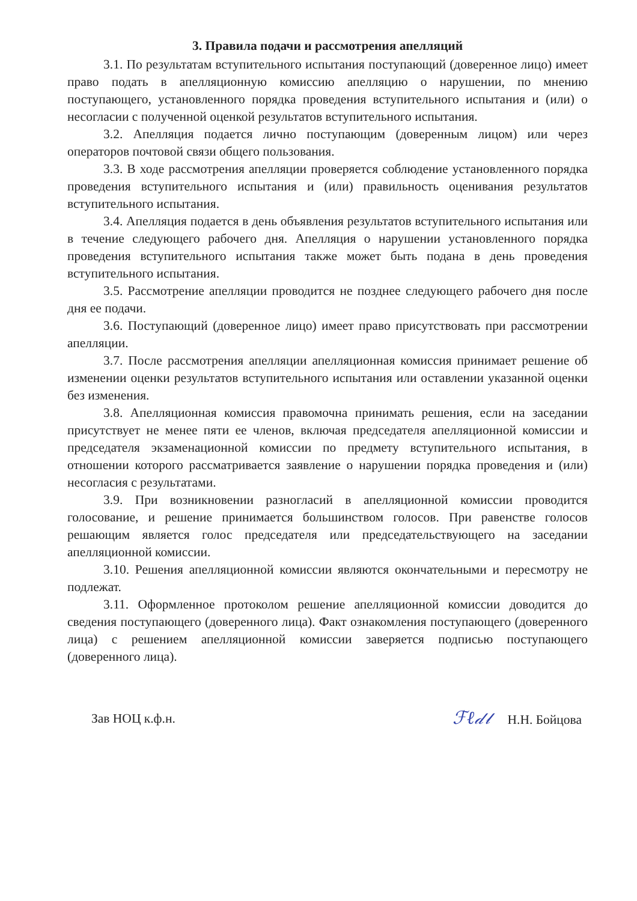3. Правила подачи и рассмотрения апелляций
3.1. По результатам вступительного испытания поступающий (доверенное лицо) имеет право подать в апелляционную комиссию апелляцию о нарушении, по мнению поступающего, установленного порядка проведения вступительного испытания и (или) о несогласии с полученной оценкой результатов вступительного испытания.
3.2. Апелляция подается лично поступающим (доверенным лицом) или через операторов почтовой связи общего пользования.
3.3. В ходе рассмотрения апелляции проверяется соблюдение установленного порядка проведения вступительного испытания и (или) правильность оценивания результатов вступительного испытания.
3.4. Апелляция подается в день объявления результатов вступительного испытания или в течение следующего рабочего дня. Апелляция о нарушении установленного порядка проведения вступительного испытания также может быть подана в день проведения вступительного испытания.
3.5. Рассмотрение апелляции проводится не позднее следующего рабочего дня после дня ее подачи.
3.6. Поступающий (доверенное лицо) имеет право присутствовать при рассмотрении апелляции.
3.7. После рассмотрения апелляции апелляционная комиссия принимает решение об изменении оценки результатов вступительного испытания или оставлении указанной оценки без изменения.
3.8. Апелляционная комиссия правомочна принимать решения, если на заседании присутствует не менее пяти ее членов, включая председателя апелляционной комиссии и председателя экзаменационной комиссии по предмету вступительного испытания, в отношении которого рассматривается заявление о нарушении порядка проведения и (или) несогласия с результатами.
3.9. При возникновении разногласий в апелляционной комиссии проводится голосование, и решение принимается большинством голосов. При равенстве голосов решающим является голос председателя или председательствующего на заседании апелляционной комиссии.
3.10. Решения апелляционной комиссии являются окончательными и пересмотру не подлежат.
3.11. Оформленное протоколом решение апелляционной комиссии доводится до сведения поступающего (доверенного лица). Факт ознакомления поступающего (доверенного лица) с решением апелляционной комиссии заверяется подписью поступающего (доверенного лица).
Зав НОЦ к.ф.н. ℱℓ𝒹𝓁 Н.Н. Бойцова